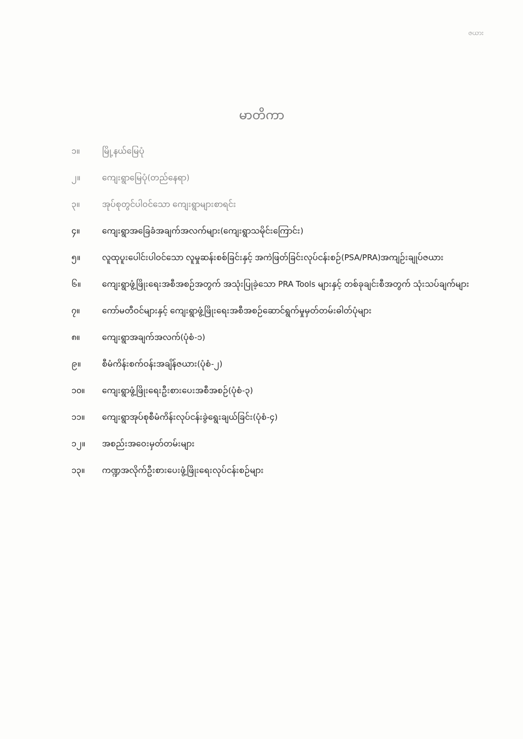ဇယား
မာတိကာ
၁။ မြို့နယ်မြေပုံ
၂။ ကျေးရွာမြေပုံ(တည်နေရာ)
၃။ အုပ်စုတွင်ပါဝင်သော ကျေးရွာများစာရင်း
၄။ ကျေးရွာအခြေခံအချက်အလက်များ(ကျေးရွာသမိုင်းကြောင်း)
၅။ လူထုပူးပေါင်းပါဝင်သော လူမှုဆန်းစစ်ခြင်းနှင့် အကဲဖြတ်ခြင်းလုပ်ငန်းစဉ်(PSA/PRA)အကျဉ်းချုပ်ဇယား
၆။ ကျေးရွာဖွံ့ဖြိုးရေးအစီအစဉ်အတွက် အသုံးပြုခဲ့သော PRA Tools များနှင့် တစ်ခုချင်းစီအတွက် သုံးသပ်ချက်များ
၇။ ကော်မတီဝင်များနှင့် ကျေးရွာဖွံ့ဖြိုးရေးအစီအစဉ်ဆောင်ရွက်မှုမှတ်တမ်းဓါတ်ပုံများ
၈။ ကျေးရွာအချက်အလက်(ပုံစံ-၁)
၉။ စီမံကိန်းစက်ဝန်းအချိန်ဇယား(ပုံစံ-၂)
၁၀။ ကျေးရွာဖွံ့ဖြိုးရေးဦးစားပေးအစီအစဉ်(ပုံစံ-၃)
၁၁။ ကျေးရွာအုပ်စုစီမံကိန်းလုပ်ငန်းခွဲရွေးချယ်ခြင်း(ပုံစံ-၄)
၁၂။ အစည်းအဝေးမှတ်တမ်းများ
၁၃။ ကဏ္ဍအလိုက်ဦးစားပေးဖွံ့ဖြိုးရေးလုပ်ငန်းစဉ်များ